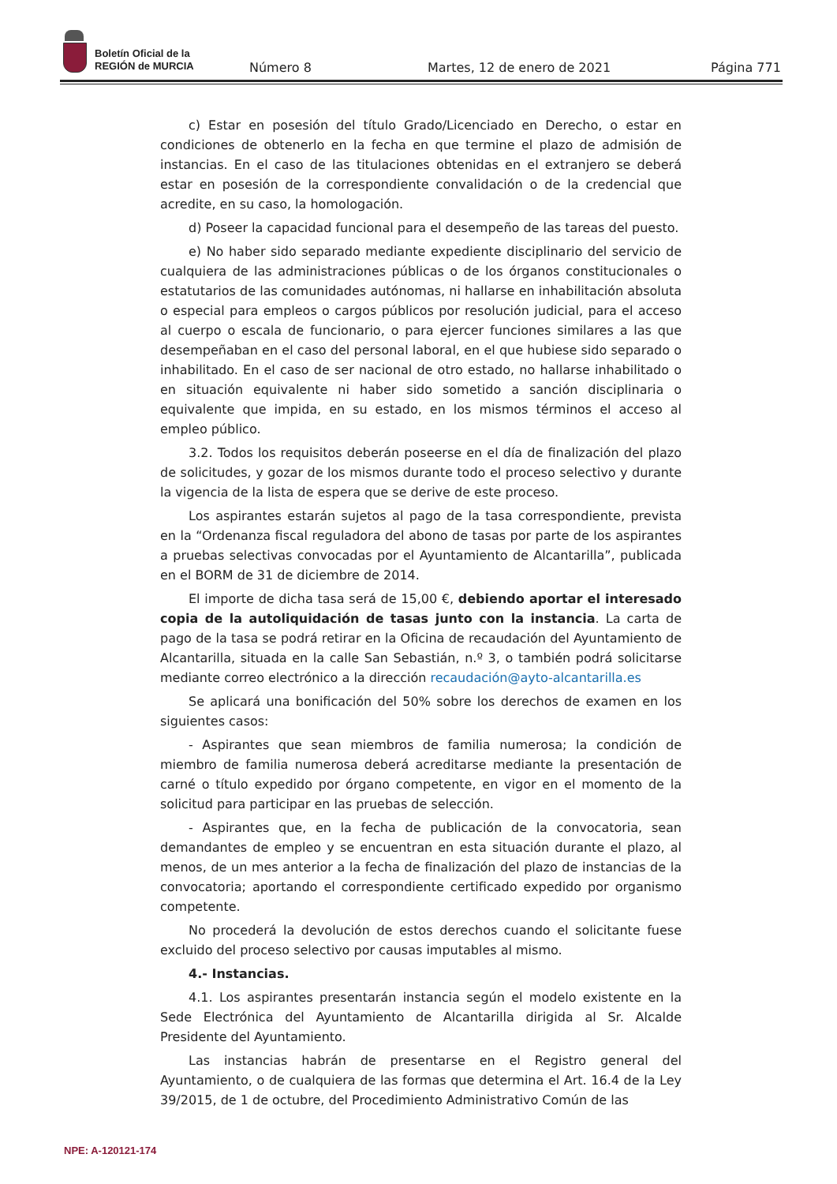Boletín Oficial de la
REGIÓN de MURCIA
Número 8 Martes, 12 de enero de 2021 Página 771
c) Estar en posesión del título Grado/Licenciado en Derecho, o estar en condiciones de obtenerlo en la fecha en que termine el plazo de admisión de instancias. En el caso de las titulaciones obtenidas en el extranjero se deberá estar en posesión de la correspondiente convalidación o de la credencial que acredite, en su caso, la homologación.
d) Poseer la capacidad funcional para el desempeño de las tareas del puesto.
e) No haber sido separado mediante expediente disciplinario del servicio de cualquiera de las administraciones públicas o de los órganos constitucionales o estatutarios de las comunidades autónomas, ni hallarse en inhabilitación absoluta o especial para empleos o cargos públicos por resolución judicial, para el acceso al cuerpo o escala de funcionario, o para ejercer funciones similares a las que desempeñaban en el caso del personal laboral, en el que hubiese sido separado o inhabilitado. En el caso de ser nacional de otro estado, no hallarse inhabilitado o en situación equivalente ni haber sido sometido a sanción disciplinaria o equivalente que impida, en su estado, en los mismos términos el acceso al empleo público.
3.2. Todos los requisitos deberán poseerse en el día de finalización del plazo de solicitudes, y gozar de los mismos durante todo el proceso selectivo y durante la vigencia de la lista de espera que se derive de este proceso.
Los aspirantes estarán sujetos al pago de la tasa correspondiente, prevista en la “Ordenanza fiscal reguladora del abono de tasas por parte de los aspirantes a pruebas selectivas convocadas por el Ayuntamiento de Alcantarilla”, publicada en el BORM de 31 de diciembre de 2014.
El importe de dicha tasa será de 15,00 €, debiendo aportar el interesado copia de la autoliquidación de tasas junto con la instancia. La carta de pago de la tasa se podrá retirar en la Oficina de recaudación del Ayuntamiento de Alcantarilla, situada en la calle San Sebastián, n.º 3, o también podrá solicitarse mediante correo electrónico a la dirección recaudación@ayto-alcantarilla.es
Se aplicará una bonificación del 50% sobre los derechos de examen en los siguientes casos:
- Aspirantes que sean miembros de familia numerosa; la condición de miembro de familia numerosa deberá acreditarse mediante la presentación de carné o título expedido por órgano competente, en vigor en el momento de la solicitud para participar en las pruebas de selección.
- Aspirantes que, en la fecha de publicación de la convocatoria, sean demandantes de empleo y se encuentran en esta situación durante el plazo, al menos, de un mes anterior a la fecha de finalización del plazo de instancias de la convocatoria; aportando el correspondiente certificado expedido por organismo competente.
No procederá la devolución de estos derechos cuando el solicitante fuese excluido del proceso selectivo por causas imputables al mismo.
4.- Instancias.
4.1. Los aspirantes presentarán instancia según el modelo existente en la Sede Electrónica del Ayuntamiento de Alcantarilla dirigida al Sr. Alcalde Presidente del Ayuntamiento.
Las instancias habrán de presentarse en el Registro general del Ayuntamiento, o de cualquiera de las formas que determina el Art. 16.4 de la Ley 39/2015, de 1 de octubre, del Procedimiento Administrativo Común de las
NPE: A-120121-174